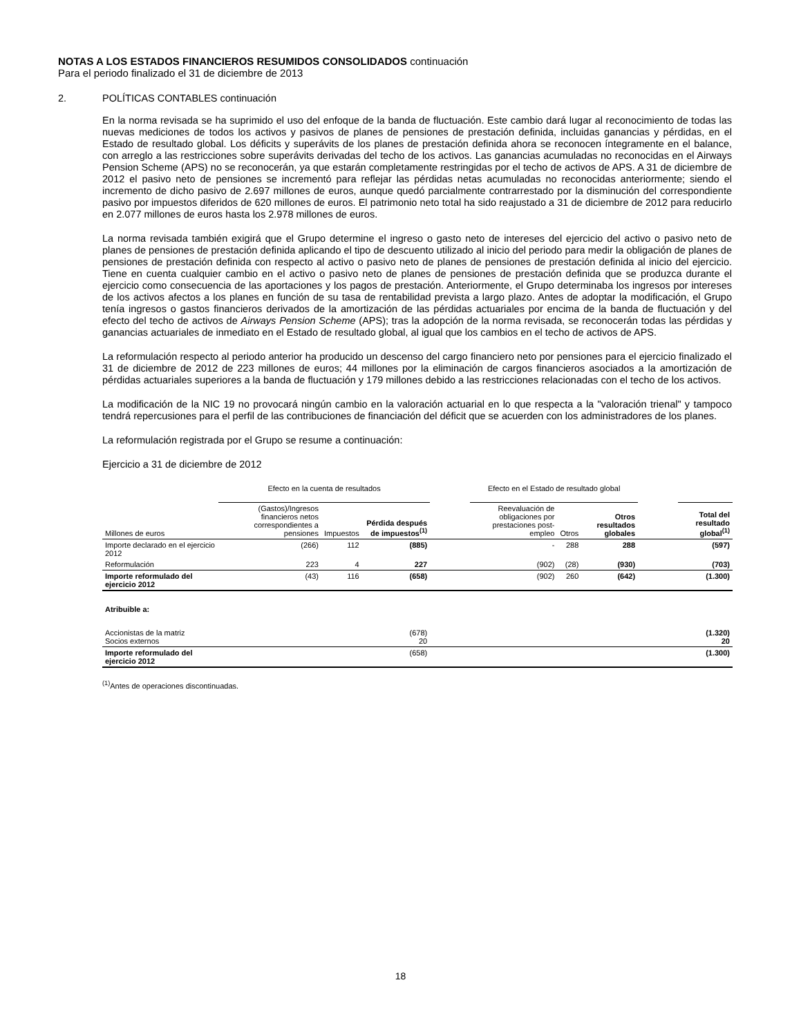NOTAS A LOS ESTADOS FINANCIEROS RESUMIDOS CONSOLIDADOS continuación
Para el periodo finalizado el 31 de diciembre de 2013
2. POLÍTICAS CONTABLES continuación
En la norma revisada se ha suprimido el uso del enfoque de la banda de fluctuación. Este cambio dará lugar al reconocimiento de todas las nuevas mediciones de todos los activos y pasivos de planes de pensiones de prestación definida, incluidas ganancias y pérdidas, en el Estado de resultado global. Los déficits y superávits de los planes de prestación definida ahora se reconocen íntegramente en el balance, con arreglo a las restricciones sobre superávits derivadas del techo de los activos. Las ganancias acumuladas no reconocidas en el Airways Pension Scheme (APS) no se reconocerán, ya que estarán completamente restringidas por el techo de activos de APS. A 31 de diciembre de 2012 el pasivo neto de pensiones se incrementó para reflejar las pérdidas netas acumuladas no reconocidas anteriormente; siendo el incremento de dicho pasivo de 2.697 millones de euros, aunque quedó parcialmente contrarrestado por la disminución del correspondiente pasivo por impuestos diferidos de 620 millones de euros. El patrimonio neto total ha sido reajustado a 31 de diciembre de 2012 para reducirlo en 2.077 millones de euros hasta los 2.978 millones de euros.
La norma revisada también exigirá que el Grupo determine el ingreso o gasto neto de intereses del ejercicio del activo o pasivo neto de planes de pensiones de prestación definida aplicando el tipo de descuento utilizado al inicio del periodo para medir la obligación de planes de pensiones de prestación definida con respecto al activo o pasivo neto de planes de pensiones de prestación definida al inicio del ejercicio. Tiene en cuenta cualquier cambio en el activo o pasivo neto de planes de pensiones de prestación definida que se produzca durante el ejercicio como consecuencia de las aportaciones y los pagos de prestación. Anteriormente, el Grupo determinaba los ingresos por intereses de los activos afectos a los planes en función de su tasa de rentabilidad prevista a largo plazo. Antes de adoptar la modificación, el Grupo tenía ingresos o gastos financieros derivados de la amortización de las pérdidas actuariales por encima de la banda de fluctuación y del efecto del techo de activos de Airways Pension Scheme (APS); tras la adopción de la norma revisada, se reconocerán todas las pérdidas y ganancias actuariales de inmediato en el Estado de resultado global, al igual que los cambios en el techo de activos de APS.
La reformulación respecto al periodo anterior ha producido un descenso del cargo financiero neto por pensiones para el ejercicio finalizado el 31 de diciembre de 2012 de 223 millones de euros; 44 millones por la eliminación de cargos financieros asociados a la amortización de pérdidas actuariales superiores a la banda de fluctuación y 179 millones debido a las restricciones relacionadas con el techo de los activos.
La modificación de la NIC 19 no provocará ningún cambio en la valoración actuarial en lo que respecta a la "valoración trienal" y tampoco tendrá repercusiones para el perfil de las contribuciones de financiación del déficit que se acuerden con los administradores de los planes.
La reformulación registrada por el Grupo se resume a continuación:
Ejercicio a 31 de diciembre de 2012
| | Efecto en la cuenta de resultados | | | | Efecto en el Estado de resultado global | | | | |
| Millones de euros | (Gastos)/Ingresos financieros netos correspondientes a pensiones | Impuestos | Pérdida después de impuestos<sup>(1)</sup> | | Reevaluación de obligaciones por prestaciones post-empleo | Otros | Otros resultados globales | | Total del resultado global<sup>(1)</sup> |
| Importe declarado en el ejercicio 2012 | (266) | 112 | (885) | | - | 288 | 288 | | (597) |
| Reformulación | 223 | 4 | 227 | | (902) | (28) | (930) | | (703) |
| Importe reformulado del ejercicio 2012 | (43) | 116 | (658) | | (902) | 260 | (642) | | (1.300) |
| Atribuible a: | | | | | | | | | |
| Accionistas de la matriz Socios externos | | | (678) 20 | | | | | | (1.320) 20 |
| Importe reformulado del ejercicio 2012 | | | (658) | | | | | | (1.300) |
<sup>(1)</sup> Antes de operaciones discontinuadas.
18